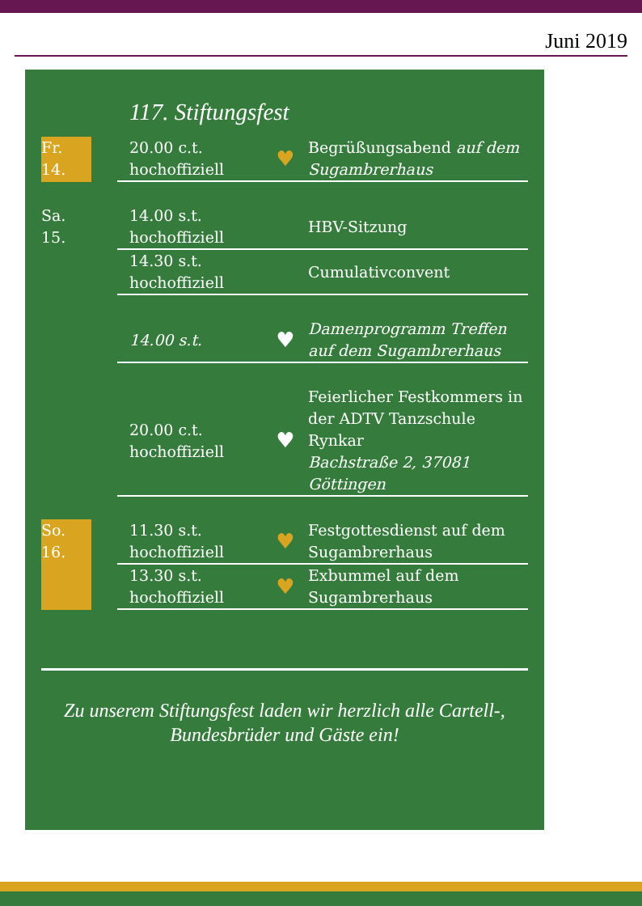Juni 2019
117. Stiftungsfest
| Fr. 14. | | 20.00 c.t. hochoffiziell | ♥ | Begrüßungsabend auf dem Sugambrerhaus |
| Sa. 15. | | 14.00 s.t. hochoffiziell | | HBV-Sitzung |
| | | 14.30 s.t. hochoffiziell | | Cumulativconvent |
| | | 14.00 s.t. | ♥ | Damenprogramm Treffen auf dem Sugambrerhaus |
| | | 20.00 c.t. hochoffiziell | ♥ | Feierlicher Festkommers in der ADTV Tanzschule Rynkar Bachstraße 2, 37081 Göttingen |
| So. 16. | | 11.30 s.t. hochoffiziell | ♥ | Festgottesdienst auf dem Sugambrerhaus |
| | | 13.30 s.t. hochoffiziell | ♥ | Exbummel auf dem Sugambrerhaus |
Zu unserem Stiftungsfest laden wir herzlich alle Cartell-, Bundesbrüder und Gäste ein!